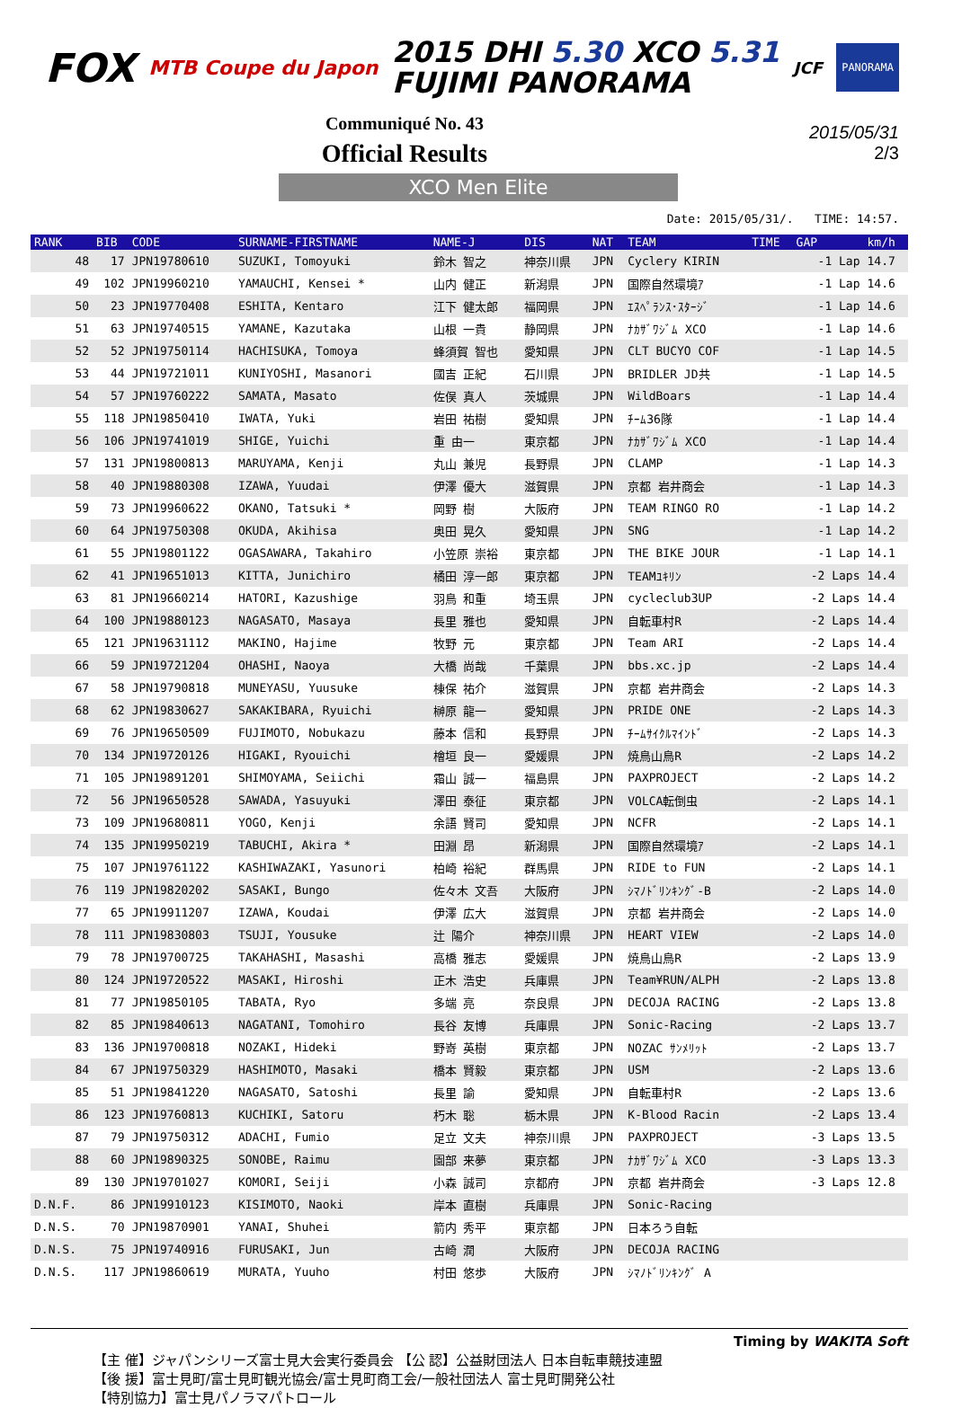FOX
MTB Coupe du Japon
2015 DHI 5.30 XCO 5.31
FUJIMI PANORAMA
JCF
PANORAMA
Communiqué No. 43
Official Results
2015/05/31
2/3
XCO Men Elite
Date: 2015/05/31/. TIME: 14:57.
| RANK | BIB | CODE | SURNAME-FIRSTNAME | NAME-J | DIS | NAT | TEAM | TIME | GAP | km/h |
| --- | --- | --- | --- | --- | --- | --- | --- | --- | --- | --- |
| 48 | 17 | JPN19780610 | SUZUKI, Tomoyuki | 鈴木 智之 | 神奈川県 | JPN | Cyclery KIRIN | | -1 Lap | 14.7 |
| 49 | 102 | JPN19960210 | YAMAUCHI, Kensei * | 山内 健正 | 新潟県 | JPN | 国際自然環境ｱ | | -1 Lap | 14.6 |
| 50 | 23 | JPN19770408 | ESHITA, Kentaro | 江下 健太郎 | 福岡県 | JPN | ｴｽﾍﾟﾗﾝｽ･ｽﾀｰｼﾞ | | -1 Lap | 14.6 |
| 51 | 63 | JPN19740515 | YAMANE, Kazutaka | 山根 一貴 | 静岡県 | JPN | ﾅｶｻﾞﾜｼﾞﾑ XCO | | -1 Lap | 14.6 |
| 52 | 52 | JPN19750114 | HACHISUKA, Tomoya | 蜂須賀 智也 | 愛知県 | JPN | CLT BUCYO COF | | -1 Lap | 14.5 |
| 53 | 44 | JPN19721011 | KUNIYOSHI, Masanori | 國吉 正紀 | 石川県 | JPN | BRIDLER JD共 | | -1 Lap | 14.5 |
| 54 | 57 | JPN19760222 | SAMATA, Masato | 佐俣 真人 | 茨城県 | JPN | WildBoars | | -1 Lap | 14.4 |
| 55 | 118 | JPN19850410 | IWATA, Yuki | 岩田 祐樹 | 愛知県 | JPN | ﾁｰﾑ36隊 | | -1 Lap | 14.4 |
| 56 | 106 | JPN19741019 | SHIGE, Yuichi | 重 由一 | 東京都 | JPN | ﾅｶｻﾞﾜｼﾞﾑ XCO | | -1 Lap | 14.4 |
| 57 | 131 | JPN19800813 | MARUYAMA, Kenji | 丸山 兼児 | 長野県 | JPN | CLAMP | | -1 Lap | 14.3 |
| 58 | 40 | JPN19880308 | IZAWA, Yuudai | 伊澤 優大 | 滋賀県 | JPN | 京都 岩井商会 | | -1 Lap | 14.3 |
| 59 | 73 | JPN19960622 | OKANO, Tatsuki * | 岡野 樹 | 大阪府 | JPN | TEAM RINGO RO | | -1 Lap | 14.2 |
| 60 | 64 | JPN19750308 | OKUDA, Akihisa | 奥田 晃久 | 愛知県 | JPN | SNG | | -1 Lap | 14.2 |
| 61 | 55 | JPN19801122 | OGASAWARA, Takahiro | 小笠原 崇裕 | 東京都 | JPN | THE BIKE JOUR | | -1 Lap | 14.1 |
| 62 | 41 | JPN19651013 | KITTA, Junichiro | 橘田 淳一郎 | 東京都 | JPN | TEAMﾕｷﾘﾝ | | -2 Laps | 14.4 |
| 63 | 81 | JPN19660214 | HATORI, Kazushige | 羽鳥 和重 | 埼玉県 | JPN | cycleclub3UP | | -2 Laps | 14.4 |
| 64 | 100 | JPN19880123 | NAGASATO, Masaya | 長里 雅也 | 愛知県 | JPN | 自転車村R | | -2 Laps | 14.4 |
| 65 | 121 | JPN19631112 | MAKINO, Hajime | 牧野 元 | 東京都 | JPN | Team ARI | | -2 Laps | 14.4 |
| 66 | 59 | JPN19721204 | OHASHI, Naoya | 大橋 尚哉 | 千葉県 | JPN | bbs.xc.jp | | -2 Laps | 14.4 |
| 67 | 58 | JPN19790818 | MUNEYASU, Yuusuke | 棟保 祐介 | 滋賀県 | JPN | 京都 岩井商会 | | -2 Laps | 14.3 |
| 68 | 62 | JPN19830627 | SAKAKIBARA, Ryuichi | 榊原 龍一 | 愛知県 | JPN | PRIDE ONE | | -2 Laps | 14.3 |
| 69 | 76 | JPN19650509 | FUJIMOTO, Nobukazu | 藤本 信和 | 長野県 | JPN | ﾁｰﾑｻｲｸﾙﾏｲﾝﾄﾞ | | -2 Laps | 14.3 |
| 70 | 134 | JPN19720126 | HIGAKI, Ryouichi | 檜垣 良一 | 愛媛県 | JPN | 焼鳥山鳥R | | -2 Laps | 14.2 |
| 71 | 105 | JPN19891201 | SHIMOYAMA, Seiichi | 霜山 誠一 | 福島県 | JPN | PAXPROJECT | | -2 Laps | 14.2 |
| 72 | 56 | JPN19650528 | SAWADA, Yasuyuki | 澤田 泰征 | 東京都 | JPN | VOLCA転倒虫 | | -2 Laps | 14.1 |
| 73 | 109 | JPN19680811 | YOGO, Kenji | 余語 賢司 | 愛知県 | JPN | NCFR | | -2 Laps | 14.1 |
| 74 | 135 | JPN19950219 | TABUCHI, Akira * | 田淵 昂 | 新潟県 | JPN | 国際自然環境ｱ | | -2 Laps | 14.1 |
| 75 | 107 | JPN19761122 | KASHIWAZAKI, Yasunori | 柏崎 裕紀 | 群馬県 | JPN | RIDE to FUN | | -2 Laps | 14.1 |
| 76 | 119 | JPN19820202 | SASAKI, Bungo | 佐々木 文吾 | 大阪府 | JPN | ｼﾏﾉﾄﾞﾘﾝｷﾝｸﾞ-B | | -2 Laps | 14.0 |
| 77 | 65 | JPN19911207 | IZAWA, Koudai | 伊澤 広大 | 滋賀県 | JPN | 京都 岩井商会 | | -2 Laps | 14.0 |
| 78 | 111 | JPN19830803 | TSUJI, Yousuke | 辻 陽介 | 神奈川県 | JPN | HEART VIEW | | -2 Laps | 14.0 |
| 79 | 78 | JPN19700725 | TAKAHASHI, Masashi | 高橋 雅志 | 愛媛県 | JPN | 焼鳥山鳥R | | -2 Laps | 13.9 |
| 80 | 124 | JPN19720522 | MASAKI, Hiroshi | 正木 浩史 | 兵庫県 | JPN | Team¥RUN/ALPH | | -2 Laps | 13.8 |
| 81 | 77 | JPN19850105 | TABATA, Ryo | 多端 亮 | 奈良県 | JPN | DECOJA RACING | | -2 Laps | 13.8 |
| 82 | 85 | JPN19840613 | NAGATANI, Tomohiro | 長谷 友博 | 兵庫県 | JPN | Sonic-Racing | | -2 Laps | 13.7 |
| 83 | 136 | JPN19700818 | NOZAKI, Hideki | 野嵜 英樹 | 東京都 | JPN | NOZAC ｻﾝﾒﾘｯﾄ | | -2 Laps | 13.7 |
| 84 | 67 | JPN19750329 | HASHIMOTO, Masaki | 橋本 賢毅 | 東京都 | JPN | USM | | -2 Laps | 13.6 |
| 85 | 51 | JPN19841220 | NAGASATO, Satoshi | 長里 諭 | 愛知県 | JPN | 自転車村R | | -2 Laps | 13.6 |
| 86 | 123 | JPN19760813 | KUCHIKI, Satoru | 朽木 聡 | 栃木県 | JPN | K-Blood Racin | | -2 Laps | 13.4 |
| 87 | 79 | JPN19750312 | ADACHI, Fumio | 足立 文夫 | 神奈川県 | JPN | PAXPROJECT | | -3 Laps | 13.5 |
| 88 | 60 | JPN19890325 | SONOBE, Raimu | 園部 来夢 | 東京都 | JPN | ﾅｶｻﾞﾜｼﾞﾑ XCO | | -3 Laps | 13.3 |
| 89 | 130 | JPN19701027 | KOMORI, Seiji | 小森 誠司 | 京都府 | JPN | 京都 岩井商会 | | -3 Laps | 12.8 |
| D.N.F. | 86 | JPN19910123 | KISIMOTO, Naoki | 岸本 直樹 | 兵庫県 | JPN | Sonic-Racing | | | |
| D.N.S. | 70 | JPN19870901 | YANAI, Shuhei | 箭内 秀平 | 東京都 | JPN | 日本ろう自転 | | | |
| D.N.S. | 75 | JPN19740916 | FURUSAKI, Jun | 古崎 潤 | 大阪府 | JPN | DECOJA RACING | | | |
| D.N.S. | 117 | JPN19860619 | MURATA, Yuuho | 村田 悠歩 | 大阪府 | JPN | ｼﾏﾉﾄﾞﾘﾝｷﾝｸﾞ A | | | |
Timing by WAKITA Soft
【主 催】ジャパンシリーズ富士見大会実行委員会 【公 認】公益財団法人 日本自転車競技連盟
【後 援】富士見町/富士見町観光協会/富士見町商工会/一般社団法人 富士見町開発公社
【特別協力】富士見パノラマパトロール